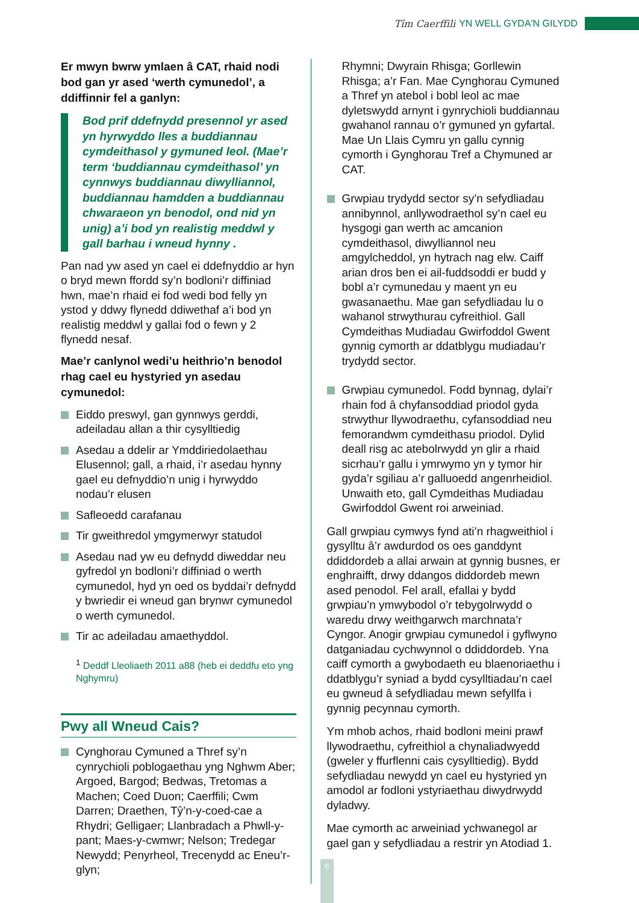Tîm Caerffili YN WELL GYDA'N GILYDD
Er mwyn bwrw ymlaen â CAT, rhaid nodi bod gan yr ased ‘werth cymunedol’, a ddiffinnir fel a ganlyn:
Bod prif ddefnydd presennol yr ased yn hyrwyddo lles a buddiannau cymdeithasol y gymuned leol. (Mae’r term ‘buddiannau cymdeithasol’ yn cynnwys buddiannau diwylliannol, buddiannau hamdden a buddiannau chwaraeon yn benodol, ond nid yn unig) a’i bod yn realistig meddwl y gall barhau i wneud hynny .
Pan nad yw ased yn cael ei ddefnyddio ar hyn o bryd mewn ffordd sy’n bodloni’r diffiniad hwn, mae’n rhaid ei fod wedi bod felly yn ystod y ddwy flynedd ddiwethaf a’i bod yn realistig meddwl y gallai fod o fewn y 2 flynedd nesaf.
Mae’r canlynol wedi’u heithrio’n benodol rhag cael eu hystyried yn asedau cymunedol:
Eiddo preswyl, gan gynnwys gerddi, adeiladau allan a thir cysylltiedig
Asedau a ddelir ar Ymddiriedolaethau Elusennol; gall, a rhaid, i’r asedau hynny gael eu defnyddio’n unig i hyrwyddo nodau’r elusen
Safleoedd carafanau
Tir gweithredol ymgymerwyr statudol
Asedau nad yw eu defnydd diweddar neu gyfredol yn bodloni’r diffiniad o werth cymunedol, hyd yn oed os byddai’r defnydd y bwriedir ei wneud gan brynwr cymunedol o werth cymunedol.
Tir ac adeiladau amaethyddol.
<sup>1</sup> Deddf Lleoliaeth 2011 a88 (heb ei deddfu eto yng Nghymru)
Pwy all Wneud Cais?
Cynghorau Cymuned a Thref sy’n cynrychioli poblogaethau yng Nghwm Aber; Argoed, Bargod; Bedwas, Tretomas a Machen; Coed Duon; Caerffili; Cwm Darren; Draethen, Tŷ’n-y-coed-cae a Rhydri; Gelligaer; Llanbradach a Phwll-y-pant; Maes-y-cwmwr; Nelson; Tredegar Newydd; Penyrheol, Trecenydd ac Eneu’r-glyn;
Rhymni; Dwyrain Rhisga; Gorllewin Rhisga; a’r Fan. Mae Cynghorau Cymuned a Thref yn atebol i bobl leol ac mae dyletswydd arnynt i gynrychioli buddiannau gwahanol rannau o’r gymuned yn gyfartal. Mae Un Llais Cymru yn gallu cynnig cymorth i Gynghorau Tref a Chymuned ar CAT.
Grwpiau trydydd sector sy’n sefydliadau annibynnol, anllywodraethol sy’n cael eu hysgogi gan werth ac amcanion cymdeithasol, diwylliannol neu amgylcheddol, yn hytrach nag elw. Caiff arian dros ben ei ail-fuddsoddi er budd y bobl a’r cymunedau y maent yn eu gwasanaethu. Mae gan sefydliadau lu o wahanol strwythurau cyfreithiol. Gall Cymdeithas Mudiadau Gwirfoddol Gwent gynnig cymorth ar ddatblygu mudiadau’r trydydd sector.
Grwpiau cymunedol. Fodd bynnag, dylai’r rhain fod â chyfansoddiad priodol gyda strwythur llywodraethu, cyfansoddiad neu femorandwm cymdeithasu priodol. Dylid deall risg ac atebolrwydd yn glir a rhaid sicrhau’r gallu i ymrwymo yn y tymor hir gyda’r sgiliau a’r galluoedd angenrheidiol. Unwaith eto, gall Cymdeithas Mudiadau Gwirfoddol Gwent roi arweiniad.
Gall grwpiau cymwys fynd ati’n rhagweithiol i gysylltu â’r awdurdod os oes ganddynt ddiddordeb a allai arwain at gynnig busnes, er enghraifft, drwy ddangos diddordeb mewn ased penodol. Fel arall, efallai y bydd grwpiau’n ymwybodol o’r tebygolrwydd o waredu drwy weithgarwch marchnata’r Cyngor. Anogir grwpiau cymunedol i gyflwyno datganiadau cychwynnol o ddiddordeb. Yna caiff cymorth a gwybodaeth eu blaenoriaethu i ddatblygu’r syniad a bydd cysylltiadau’n cael eu gwneud â sefydliadau mewn sefyllfa i gynnig pecynnau cymorth.
Ym mhob achos, rhaid bodloni meini prawf llywodraethu, cyfreithiol a chynaliadwyedd (gweler y ffurflenni cais cysylltiedig). Bydd sefydliadau newydd yn cael eu hystyried yn amodol ar fodloni ystyriaethau diwydrwydd dyladwy.
Mae cymorth ac arweiniad ychwanegol ar gael gan y sefydliadau a restrir yn Atodiad 1.
6